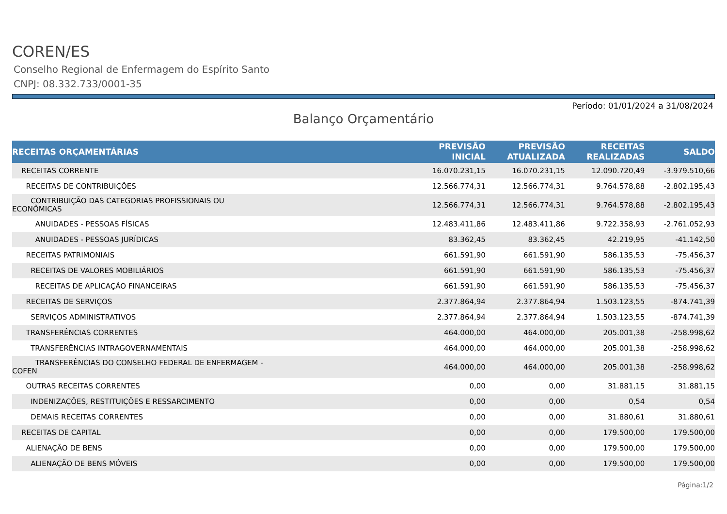COREN/ES
Conselho Regional de Enfermagem do Espírito Santo
CNPJ: 08.332.733/0001-35
Período: 01/01/2024 a 31/08/2024
Balanço Orçamentário
| RECEITAS ORÇAMENTÁRIAS | PREVISÃO INICIAL | PREVISÃO ATUALIZADA | RECEITAS REALIZADAS | SALDO |
| --- | --- | --- | --- | --- |
| RECEITAS CORRENTE | 16.070.231,15 | 16.070.231,15 | 12.090.720,49 | -3.979.510,66 |
| RECEITAS DE CONTRIBUIÇÕES | 12.566.774,31 | 12.566.774,31 | 9.764.578,88 | -2.802.195,43 |
| CONTRIBUIÇÃO DAS CATEGORIAS PROFISSIONAIS OU ECONÔMICAS | 12.566.774,31 | 12.566.774,31 | 9.764.578,88 | -2.802.195,43 |
| ANUIDADES - PESSOAS FÍSICAS | 12.483.411,86 | 12.483.411,86 | 9.722.358,93 | -2.761.052,93 |
| ANUIDADES - PESSOAS JURÍDICAS | 83.362,45 | 83.362,45 | 42.219,95 | -41.142,50 |
| RECEITAS PATRIMONIAIS | 661.591,90 | 661.591,90 | 586.135,53 | -75.456,37 |
| RECEITAS DE VALORES MOBILIÁRIOS | 661.591,90 | 661.591,90 | 586.135,53 | -75.456,37 |
| RECEITAS DE APLICAÇÃO FINANCEIRAS | 661.591,90 | 661.591,90 | 586.135,53 | -75.456,37 |
| RECEITAS DE SERVIÇOS | 2.377.864,94 | 2.377.864,94 | 1.503.123,55 | -874.741,39 |
| SERVIÇOS ADMINISTRATIVOS | 2.377.864,94 | 2.377.864,94 | 1.503.123,55 | -874.741,39 |
| TRANSFERÊNCIAS CORRENTES | 464.000,00 | 464.000,00 | 205.001,38 | -258.998,62 |
| TRANSFERÊNCIAS INTRAGOVERNAMENTAIS | 464.000,00 | 464.000,00 | 205.001,38 | -258.998,62 |
| TRANSFERÊNCIAS DO CONSELHO FEDERAL DE ENFERMAGEM - COFEN | 464.000,00 | 464.000,00 | 205.001,38 | -258.998,62 |
| OUTRAS RECEITAS CORRENTES | 0,00 | 0,00 | 31.881,15 | 31.881,15 |
| INDENIZAÇÕES, RESTITUIÇÕES E RESSARCIMENTO | 0,00 | 0,00 | 0,54 | 0,54 |
| DEMAIS RECEITAS CORRENTES | 0,00 | 0,00 | 31.880,61 | 31.880,61 |
| RECEITAS DE CAPITAL | 0,00 | 0,00 | 179.500,00 | 179.500,00 |
| ALIENAÇÃO DE BENS | 0,00 | 0,00 | 179.500,00 | 179.500,00 |
| ALIENAÇÃO DE BENS MÓVEIS | 0,00 | 0,00 | 179.500,00 | 179.500,00 |
Página:1/2